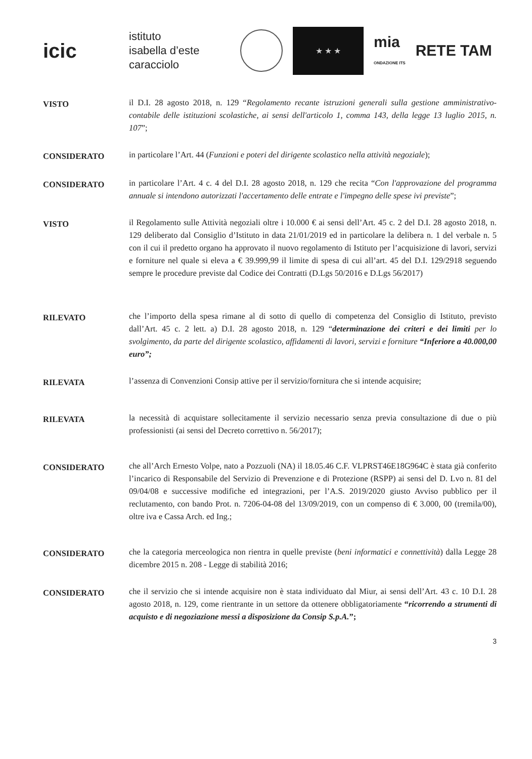icic
istituto
isabella d’este
caracciolo
★ ★ ★
mia
ONDAZIONE ITS
RETE TAM
VISTO
il D.I. 28 agosto 2018, n. 129 “Regolamento recante istruzioni generali sulla gestione amministrativo-contabile delle istituzioni scolastiche, ai sensi dell'articolo 1, comma 143, della legge 13 luglio 2015, n. 107”;
CONSIDERATO
in particolare l’Art. 44 (Funzioni e poteri del dirigente scolastico nella attività negoziale);
CONSIDERATO
in particolare l’Art. 4 c. 4 del D.I. 28 agosto 2018, n. 129 che recita “Con l'approvazione del programma annuale si intendono autorizzati l'accertamento delle entrate e l'impegno delle spese ivi previste”;
VISTO
il Regolamento sulle Attività negoziali oltre i 10.000 € ai sensi dell’Art. 45 c. 2 del D.I. 28 agosto 2018, n. 129 deliberato dal Consiglio d’Istituto in data 21/01/2019 ed in particolare la delibera n. 1 del verbale n. 5 con il cui il predetto organo ha approvato il nuovo regolamento di Istituto per l’acquisizione di lavori, servizi e forniture nel quale si eleva a € 39.999,99 il limite di spesa di cui all’art. 45 del D.I. 129/2918 seguendo sempre le procedure previste dal Codice dei Contratti (D.Lgs 50/2016 e D.Lgs 56/2017)
RILEVATO
che l’importo della spesa rimane al di sotto di quello di competenza del Consiglio di Istituto, previsto dall’Art. 45 c. 2 lett. a) D.I. 28 agosto 2018, n. 129 “determinazione dei criteri e dei limiti per lo svolgimento, da parte del dirigente scolastico, affidamenti di lavori, servizi e forniture “Inferiore a 40.000,00 euro”;
RILEVATA
l’assenza di Convenzioni Consip attive per il servizio/fornitura che si intende acquisire;
RILEVATA
la necessità di acquistare sollecitamente il servizio necessario senza previa consultazione di due o più professionisti (ai sensi del Decreto correttivo n. 56/2017);
CONSIDERATO
che all’Arch Ernesto Volpe, nato a Pozzuoli (NA) il 18.05.46 C.F. VLPRST46E18G964C è stata già conferito l’incarico di Responsabile del Servizio di Prevenzione e di Protezione (RSPP) ai sensi del D. Lvo n. 81 del 09/04/08 e successive modifiche ed integrazioni, per l’A.S. 2019/2020 giusto Avviso pubblico per il reclutamento, con bando Prot. n. 7206-04-08 del 13/09/2019, con un compenso di € 3.000, 00 (tremila/00), oltre iva e Cassa Arch. ed Ing.;
CONSIDERATO
che la categoria merceologica non rientra in quelle previste (beni informatici e connettività) dalla Legge 28 dicembre 2015 n. 208 - Legge di stabilità 2016;
CONSIDERATO
che il servizio che si intende acquisire non è stata individuato dal Miur, ai sensi dell’Art. 43 c. 10 D.I. 28 agosto 2018, n. 129, come rientrante in un settore da ottenere obbligatoriamente “ricorrendo a strumenti di acquisto e di negoziazione messi a disposizione da Consip S.p.A.”;
3